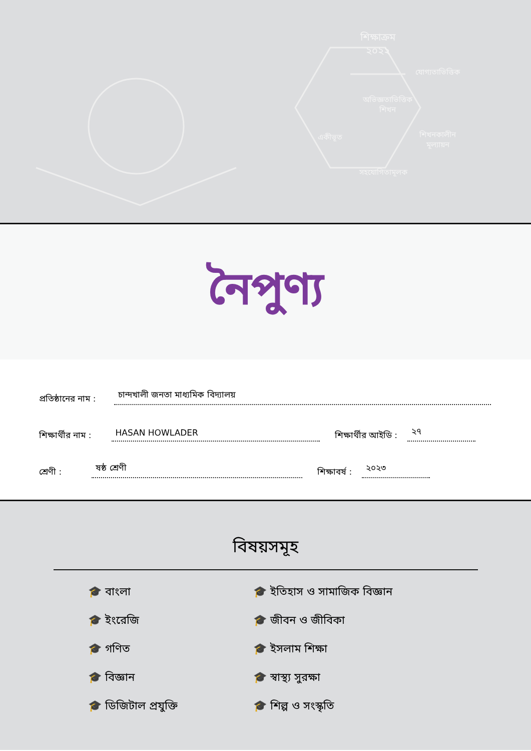শিক্ষাক্রম
২০২২
যোগ্যতাভিত্তিক
অভিজ্ঞতাভিত্তিক
শিখন
একীভূত
শিখনকালীন
মূল্যায়ন
সহযোগিতামূলক
নৈপুণ্য
প্রতিষ্ঠানের নাম : চান্দখালী জনতা মাধ্যমিক বিদ্যালয়
শিক্ষার্থীর নাম : HASAN HOWLADER শিক্ষার্থীর আইডি : ২৭
শ্রেণী : ষষ্ঠ শ্রেণী শিক্ষাবর্ষ : ২০২৩
বিষয়সমূহ
🎓 বাংলা
🎓 ইতিহাস ও সামাজিক বিজ্ঞান
🎓 ইংরেজি
🎓 জীবন ও জীবিকা
🎓 গণিত
🎓 ইসলাম শিক্ষা
🎓 বিজ্ঞান
🎓 স্বাস্থ্য সুরক্ষা
🎓 ডিজিটাল প্রযুক্তি
🎓 শিল্প ও সংস্কৃতি